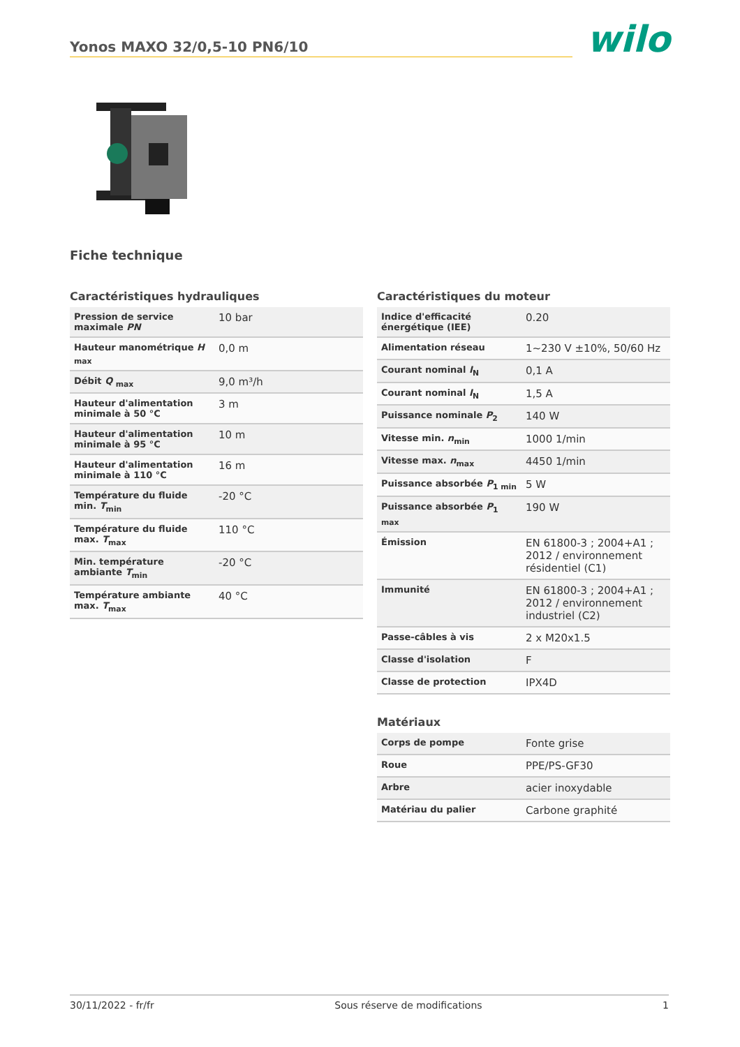Yonos MAXO 32/0,5-10 PN6/10
wilo
Fiche technique
Caractéristiques hydrauliques
| Pression de service maximale PN | 10 bar |
| Hauteur manométrique H <sub>max</sub> | 0,0 m |
| Débit Q <sub>max</sub> | 9,0 m³/h |
| Hauteur d'alimentation minimale à 50 °C | 3 m |
| Hauteur d'alimentation minimale à 95 °C | 10 m |
| Hauteur d'alimentation minimale à 110 °C | 16 m |
| Température du fluide min. T<sub>min</sub> | -20 °C |
| Température du fluide max. T<sub>max</sub> | 110 °C |
| Min. température ambiante T<sub>min</sub> | -20 °C |
| Température ambiante max. T<sub>max</sub> | 40 °C |
Caractéristiques du moteur
| Indice d'efficacité énergétique (IEE) | 0.20 |
| Alimentation réseau | 1~230 V ±10%, 50/60 Hz |
| Courant nominal I<sub>N</sub> | 0,1 A |
| Courant nominal I<sub>N</sub> | 1,5 A |
| Puissance nominale P<sub>2</sub> | 140 W |
| Vitesse min. n<sub>min</sub> | 1000 1/min |
| Vitesse max. n<sub>max</sub> | 4450 1/min |
| Puissance absorbée P<sub>1 min</sub> | 5 W |
| Puissance absorbée P<sub>1 max</sub> | 190 W |
| Émission | EN 61800-3 ; 2004+A1 ; 2012 / environnement résidentiel (C1) |
| Immunité | EN 61800-3 ; 2004+A1 ; 2012 / environnement industriel (C2) |
| Passe-câbles à vis | 2 x M20x1.5 |
| Classe d'isolation | F |
| Classe de protection | IPX4D |
Matériaux
| Corps de pompe | Fonte grise |
| Roue | PPE/PS-GF30 |
| Arbre | acier inoxydable |
| Matériau du palier | Carbone graphité |
30/11/2022 - fr/fr Sous réserve de modifications 1